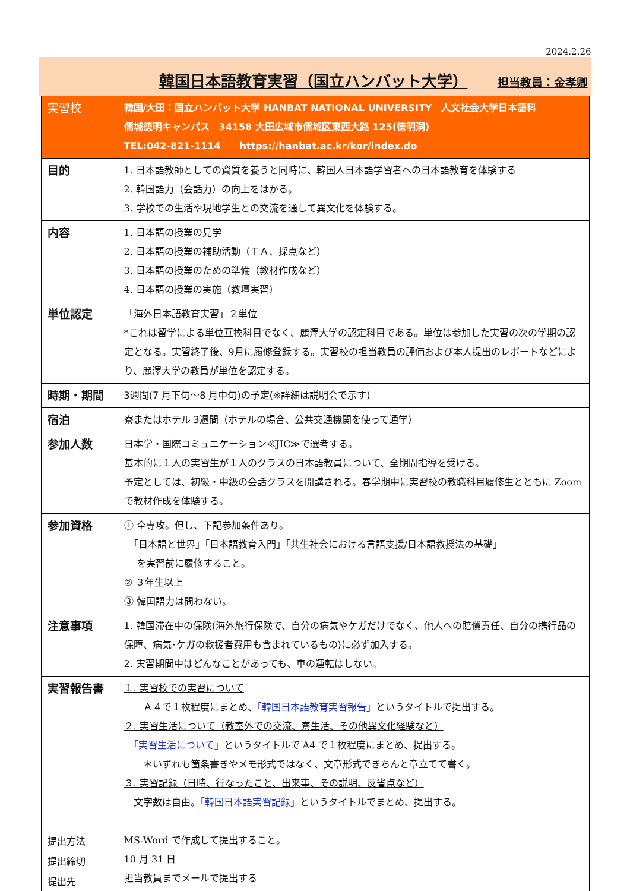2024.2.26
韓国日本語教育実習（国立ハンバット大学） 担当教員：金孝卿
| 実習校 | 韓国/大田：国立ハンバット大学 HANBAT NATIONAL UNIVERSITY 人文社会大学日本語科 儒城徳明キャンパス 34158 大田広域市儒城区東西大路 125(徳明洞) TEL:042-821-1114 https://hanbat.ac.kr/kor/index.do |
| 目的 | 1. 日本語教師としての資質を養うと同時に、韓国人日本語学習者への日本語教育を体験する 2. 韓国語力（会話力）の向上をはかる。 3. 学校での生活や現地学生との交流を通して異文化を体験する。 |
| 内容 | 1. 日本語の授業の見学 2. 日本語の授業の補助活動（ＴＡ、採点など） 3. 日本語の授業のための準備（教材作成など） 4. 日本語の授業の実施（教壇実習） |
| 単位認定 | 「海外日本語教育実習」２単位 *これは留学による単位互換科目でなく、麗澤大学の認定科目である。単位は参加した実習の次の学期の認定となる。実習終了後、9月に履修登録する。実習校の担当教員の評価および本人提出のレポートなどにより、麗澤大学の教員が単位を認定する。 |
| 時期・期間 | 3週間(7 月下旬～8 月中旬)の予定(※詳細は説明会で示す) |
| 宿泊 | 寮またはホテル 3週間（ホテルの場合、公共交通機関を使って通学） |
| 参加人数 | 日本学・国際コミュニケーション≪JIC≫で選考する。 基本的に１人の実習生が１人のクラスの日本語教員について、全期間指導を受ける。 予定としては、初級・中級の会話クラスを開講される。春学期中に実習校の教職科目履修生とともに Zoom で教材作成を体験する。 |
| 参加資格 | ① 全専攻。但し、下記参加条件あり。 「日本語と世界」「日本語教育入門」「共生社会における言語支援/日本語教授法の基礎」 を実習前に履修すること。 ② ３年生以上 ③ 韓国語力は問わない。 |
| 注意事項 | 1. 韓国滞在中の保険(海外旅行保険で、自分の病気やケガだけでなく、他人への賠償責任、自分の携行品の保障、病気･ケガの救援者費用も含まれているもの)に必ず加入する。 2. 実習期間中はどんなことがあっても、車の運転はしない。 |
| 実習報告書 提出方法 提出締切 提出先 | １. 実習校での実習について Ａ４で１枚程度にまとめ、 「韓国日本語教育実習報告」 というタイトルで提出する。 ２. 実習生活について（教室外での交流、寮生活、その他異文化経験など） 「実習生活について」 というタイトルで A4 で１枚程度にまとめ、提出する。 ＊いずれも箇条書きやメモ形式ではなく、文章形式できちんと章立てて書く。 ３. 実習記録（日時、行なったこと、出来事、その説明、反省点など） 文字数は自由。 「韓国日本語実習記録」 というタイトルでまとめ、提出する。 MS-Word で作成して提出すること。 10 月 31 日 担当教員までメールで提出する |